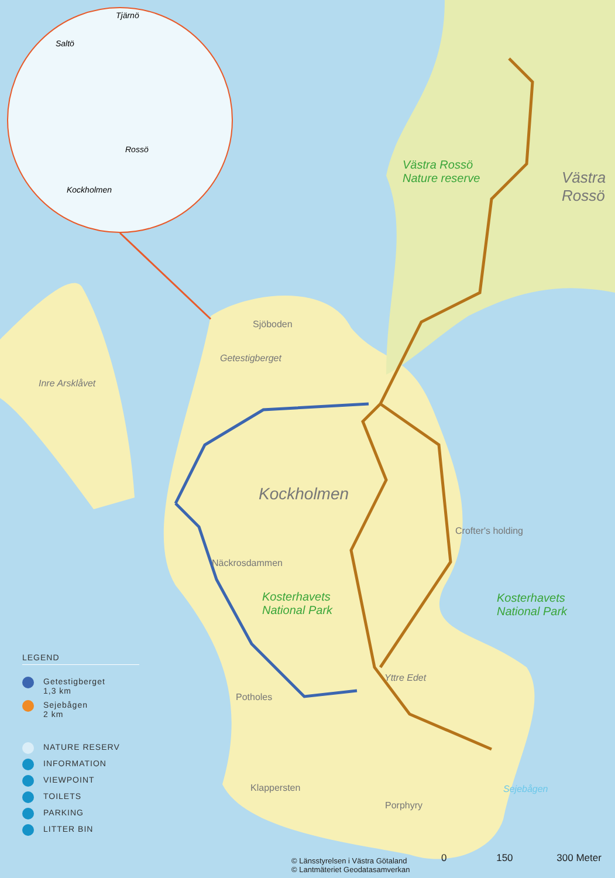Tjärnö
Saltö
Rossö
Kockholmen
Västra Rossö
Nature reserve
Västra
Rossö
Sjöboden
Getestigberget
Inre Arsklåvet
Kockholmen
Crofter's holding
Näckrosdammen
Kosterhavets
National Park
Kosterhavets
National Park
Yttre Edet
Potholes
Klappersten Sejebågen
Porphyry
© Länsstyrelsen i Västra Götaland
© Lantmäteriet Geodatasamverkan
0 150 300 Meter
LEGEND
Getestigberget
1,3 km
Sejebågen
2 km
NATURE RESERV
INFORMATION
VIEWPOINT
TOILETS
PARKING
LITTER BIN